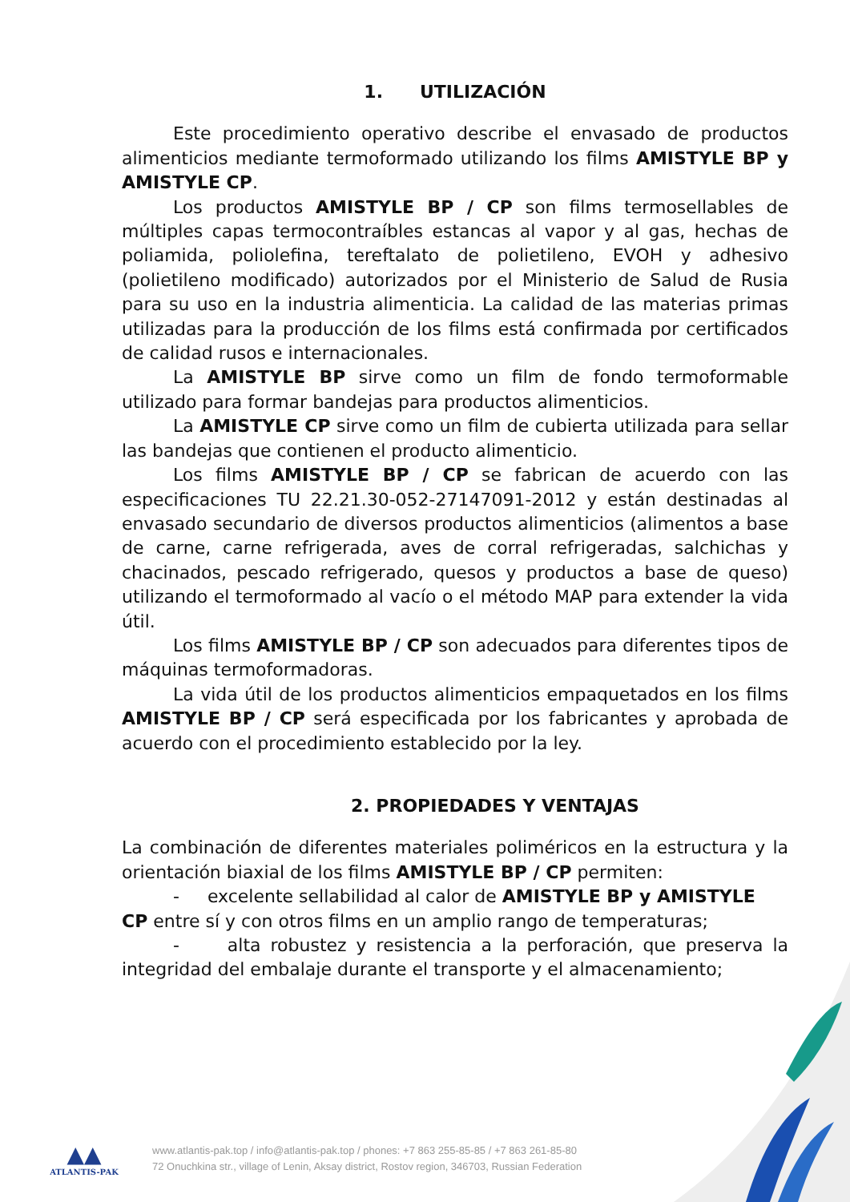1. UTILIZACIÓN
Este procedimiento operativo describe el envasado de productos alimenticios mediante termoformado utilizando los films AMISTYLE BP y AMISTYLE CP.
Los productos AMISTYLE BP / CP son films termosellables de múltiples capas termocontraíbles estancas al vapor y al gas, hechas de poliamida, poliolefina, tereftalato de polietileno, EVOH y adhesivo (polietileno modificado) autorizados por el Ministerio de Salud de Rusia para su uso en la industria alimenticia. La calidad de las materias primas utilizadas para la producción de los films está confirmada por certificados de calidad rusos e internacionales.
La AMISTYLE BP sirve como un film de fondo termoformable utilizado para formar bandejas para productos alimenticios.
La AMISTYLE CP sirve como un film de cubierta utilizada para sellar las bandejas que contienen el producto alimenticio.
Los films AMISTYLE BP / CP se fabrican de acuerdo con las especificaciones TU 22.21.30-052-27147091-2012 y están destinadas al envasado secundario de diversos productos alimenticios (alimentos a base de carne, carne refrigerada, aves de corral refrigeradas, salchichas y chacinados, pescado refrigerado, quesos y productos a base de queso) utilizando el termoformado al vacío o el método MAP para extender la vida útil.
Los films AMISTYLE BP / CP son adecuados para diferentes tipos de máquinas termoformadoras.
La vida útil de los productos alimenticios empaquetados en los films AMISTYLE BP / CP será especificada por los fabricantes y aprobada de acuerdo con el procedimiento establecido por la ley.
2. PROPIEDADES Y VENTAJAS
La combinación de diferentes materiales poliméricos en la estructura y la orientación biaxial de los films AMISTYLE BP / CP permiten:
- excelente sellabilidad al calor de AMISTYLE BP y AMISTYLE
CP entre sí y con otros films en un amplio rango de temperaturas;
- alta robustez y resistencia a la perforación, que preserva la integridad del embalaje durante el transporte y el almacenamiento;
▲▲
ATLANTIS-PAK
www.atlantis-pak.top / info@atlantis-pak.top / phones: +7 863 255-85-85 / +7 863 261-85-80
72 Onuchkina str., village of Lenin, Aksay district, Rostov region, 346703, Russian Federation